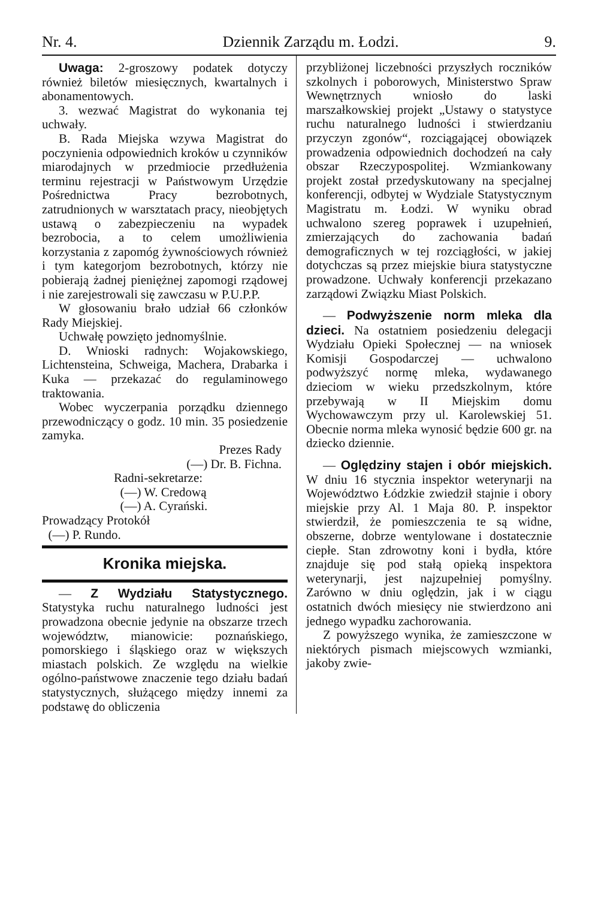Nr. 4. Dziennik Zarządu m. Łodzi. 9.
Uwaga: 2-groszowy podatek dotyczy również biletów miesięcznych, kwartalnych i abonamentowych.
3. wezwać Magistrat do wykonania tej uchwały.
B. Rada Miejska wzywa Magistrat do poczynienia odpowiednich kroków u czynników miarodajnych w przedmiocie przedłużenia terminu rejestracji w Państwowym Urzędzie Pośrednictwa Pracy bezrobotnych, zatrudnionych w warsztatach pracy, nieobjętych ustawą o zabezpieczeniu na wypadek bezrobocia, a to celem umożliwienia korzystania z zapomóg żywnościowych również i tym kategorjom bezrobotnych, którzy nie pobierają żadnej pieniężnej zapomogi rządowej i nie zarejestrowali się zawczasu w P.U.P.P.
W głosowaniu brało udział 66 członków Rady Miejskiej.
Uchwałę powzięto jednomyślnie.
D. Wnioski radnych: Wojakowskiego, Lichtensteina, Schweiga, Machera, Drabarka i Kuka — przekazać do regulaminowego traktowania.
Wobec wyczerpania porządku dziennego przewodniczący o godz. 10 min. 35 posiedzenie zamyka.
Prezes Rady
(—) Dr. B. Fichna.
Radni-sekretarze:
(—) W. Credową
(—) A. Cyrański.
Prowadzący Protokół
(—) P. Rundo.
Kronika miejska.
— Z Wydziału Statystycznego. Statystyka ruchu naturalnego ludności jest prowadzona obecnie jedynie na obszarze trzech województw, mianowicie: poznańskiego, pomorskiego i śląskiego oraz w większych miastach polskich. Ze względu na wielkie ogólno-państwowe znaczenie tego działu badań statystycznych, służącego między innemi za podstawę do obliczenia
przybliżonej liczebności przyszłych roczników szkolnych i poborowych, Ministerstwo Spraw Wewnętrznych wniosło do laski marszałkowskiej projekt „Ustawy o statystyce ruchu naturalnego ludności i stwierdzaniu przyczyn zgonów“, rozciągającej obowiązek prowadzenia odpowiednich dochodzeń na cały obszar Rzeczypospolitej. Wzmiankowany projekt został przedyskutowany na specjalnej konferencji, odbytej w Wydziale Statystycznym Magistratu m. Łodzi. W wyniku obrad uchwalono szereg poprawek i uzupełnień, zmierzających do zachowania badań demograficznych w tej rozciągłości, w jakiej dotychczas są przez miejskie biura statystyczne prowadzone. Uchwały konferencji przekazano zarządowi Związku Miast Polskich.
— Podwyższenie norm mleka dla dzieci. Na ostatniem posiedzeniu delegacji Wydziału Opieki Społecznej — na wniosek Komisji Gospodarczej — uchwalono podwyższyć normę mleka, wydawanego dzieciom w wieku przedszkolnym, które przebywają w II Miejskim domu Wychowawczym przy ul. Karolewskiej 51. Obecnie norma mleka wynosić będzie 600 gr. na dziecko dziennie.
— Oględziny stajen i obór miejskich. W dniu 16 stycznia inspektor weterynarji na Województwo Łódzkie zwiedził stajnie i obory miejskie przy Al. 1 Maja 80. P. inspektor stwierdził, że pomieszczenia te są widne, obszerne, dobrze wentylowane i dostatecznie ciepłe. Stan zdrowotny koni i bydła, które znajduje się pod stałą opieką inspektora weterynarji, jest najzupełniej pomyślny. Zarówno w dniu oględzin, jak i w ciągu ostatnich dwóch miesięcy nie stwierdzono ani jednego wypadku zachorowania.
Z powyższego wynika, że zamieszczone w niektórych pismach miejscowych wzmianki, jakoby zwie-